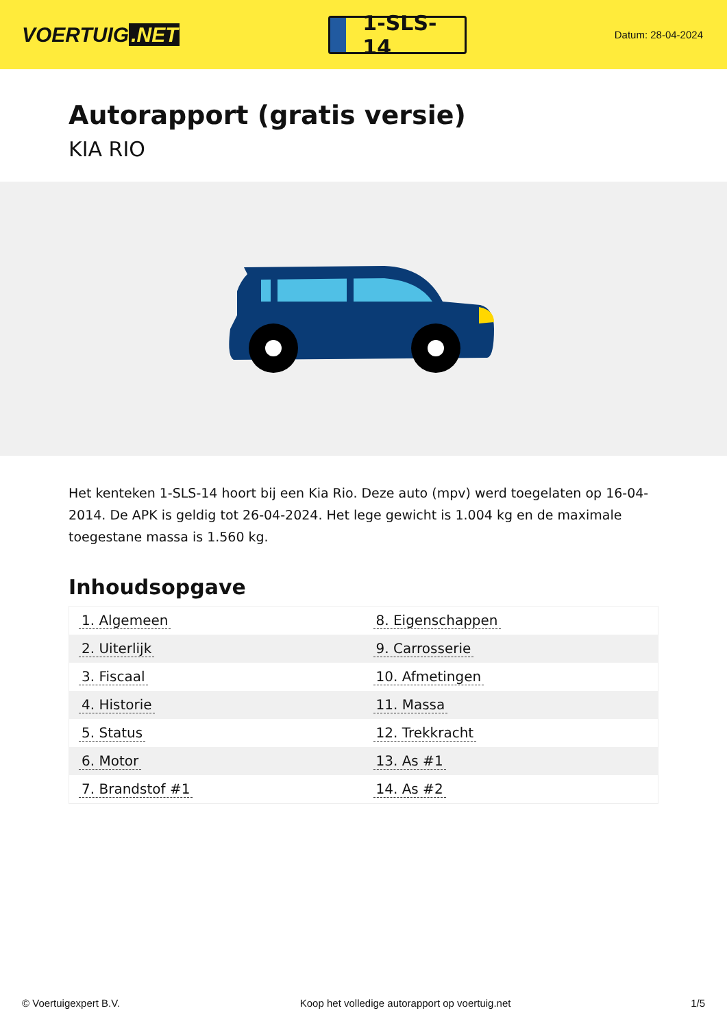VOERTUIG.NET
1-SLS-14
Datum: 28-04-2024
Autorapport (gratis versie)
KIA RIO
Het kenteken 1-SLS-14 hoort bij een Kia Rio. Deze auto (mpv) werd toegelaten op 16-04-2014. De APK is geldig tot 26-04-2024. Het lege gewicht is 1.004 kg en de maximale toegestane massa is 1.560 kg.
Inhoudsopgave
| 1. Algemeen | 8. Eigenschappen |
| 2. Uiterlijk | 9. Carrosserie |
| 3. Fiscaal | 10. Afmetingen |
| 4. Historie | 11. Massa |
| 5. Status | 12. Trekkracht |
| 6. Motor | 13. As #1 |
| 7. Brandstof #1 | 14. As #2 |
© Voertuigexpert B.V. Koop het volledige autorapport op voertuig.net 1/5